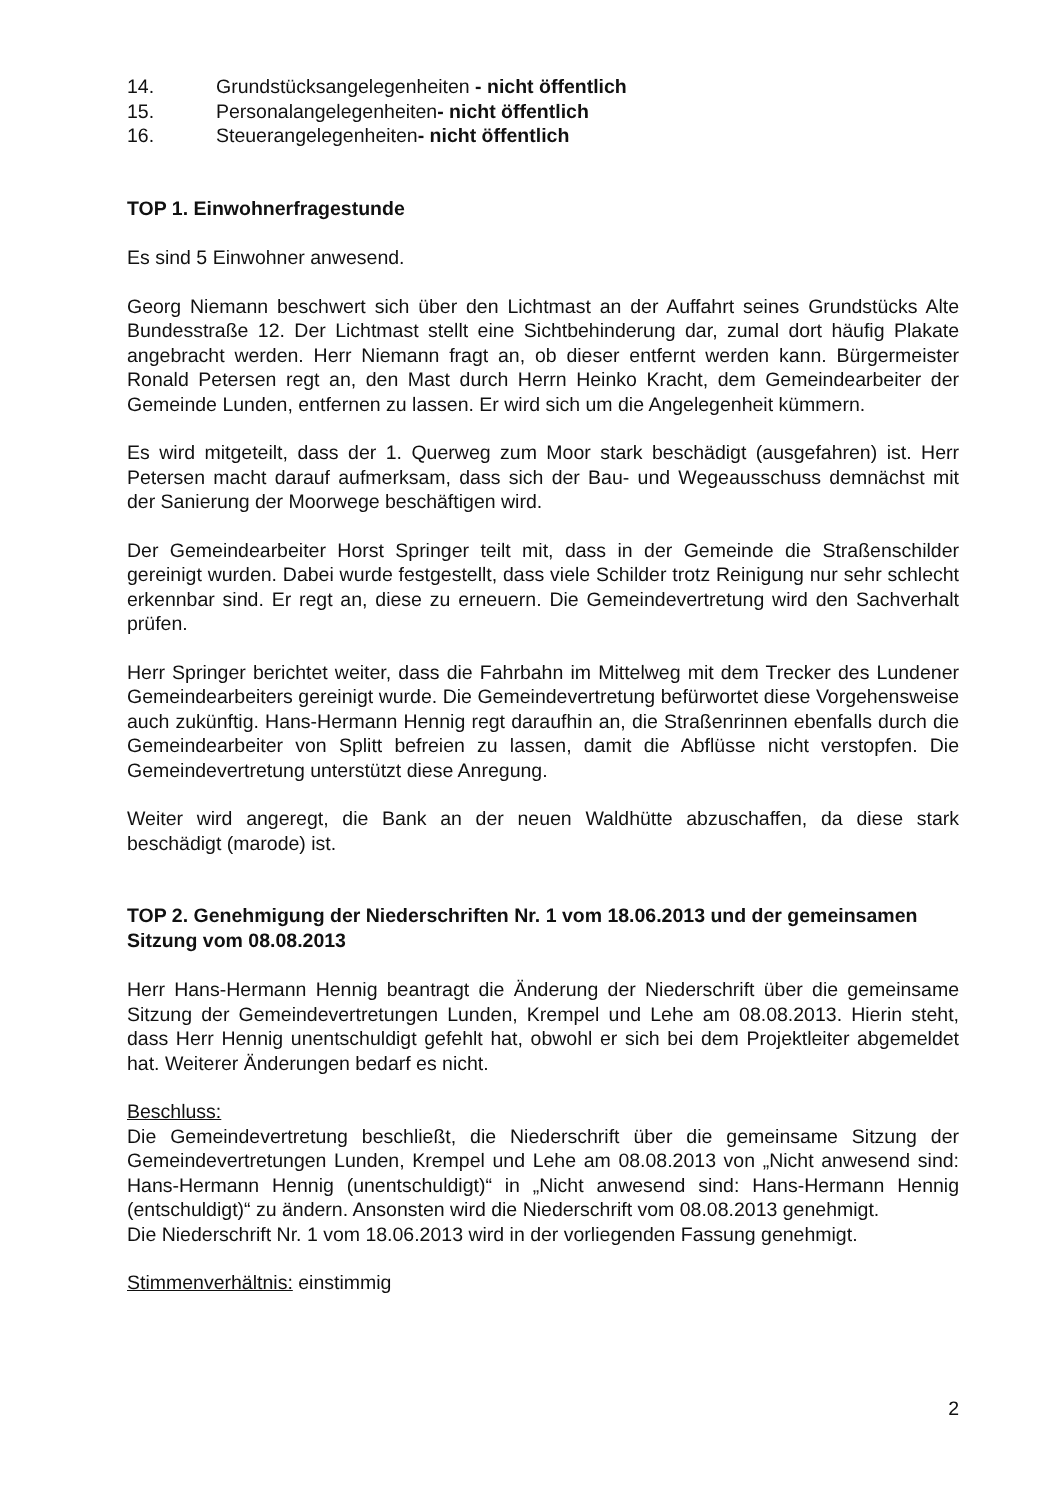14. Grundstücksangelegenheiten - nicht öffentlich
15. Personalangelegenheiten- nicht öffentlich
16. Steuerangelegenheiten- nicht öffentlich
TOP 1. Einwohnerfragestunde
Es sind 5 Einwohner anwesend.
Georg Niemann beschwert sich über den Lichtmast an der Auffahrt seines Grundstücks Alte Bundesstraße 12. Der Lichtmast stellt eine Sichtbehinderung dar, zumal dort häufig Plakate angebracht werden. Herr Niemann fragt an, ob dieser entfernt werden kann. Bürgermeister Ronald Petersen regt an, den Mast durch Herrn Heinko Kracht, dem Gemeindearbeiter der Gemeinde Lunden, entfernen zu lassen. Er wird sich um die Angelegenheit kümmern.
Es wird mitgeteilt, dass der 1. Querweg zum Moor stark beschädigt (ausgefahren) ist. Herr Petersen macht darauf aufmerksam, dass sich der Bau- und Wegeausschuss demnächst mit der Sanierung der Moorwege beschäftigen wird.
Der Gemeindearbeiter Horst Springer teilt mit, dass in der Gemeinde die Straßenschilder gereinigt wurden. Dabei wurde festgestellt, dass viele Schilder trotz Reinigung nur sehr schlecht erkennbar sind. Er regt an, diese zu erneuern. Die Gemeindevertretung wird den Sachverhalt prüfen.
Herr Springer berichtet weiter, dass die Fahrbahn im Mittelweg mit dem Trecker des Lundener Gemeindearbeiters gereinigt wurde. Die Gemeindevertretung befürwortet diese Vorgehensweise auch zukünftig. Hans-Hermann Hennig regt daraufhin an, die Straßenrinnen ebenfalls durch die Gemeindearbeiter von Splitt befreien zu lassen, damit die Abflüsse nicht verstopfen. Die Gemeindevertretung unterstützt diese Anregung.
Weiter wird angeregt, die Bank an der neuen Waldhütte abzuschaffen, da diese stark beschädigt (marode) ist.
TOP 2. Genehmigung der Niederschriften Nr. 1 vom 18.06.2013 und der gemeinsamen Sitzung vom 08.08.2013
Herr Hans-Hermann Hennig beantragt die Änderung der Niederschrift über die gemeinsame Sitzung der Gemeindevertretungen Lunden, Krempel und Lehe am 08.08.2013. Hierin steht, dass Herr Hennig unentschuldigt gefehlt hat, obwohl er sich bei dem Projektleiter abgemeldet hat. Weiterer Änderungen bedarf es nicht.
Beschluss:
Die Gemeindevertretung beschließt, die Niederschrift über die gemeinsame Sitzung der Gemeindevertretungen Lunden, Krempel und Lehe am 08.08.2013 von „Nicht anwesend sind: Hans-Hermann Hennig (unentschuldigt)“ in „Nicht anwesend sind: Hans-Hermann Hennig (entschuldigt)“ zu ändern. Ansonsten wird die Niederschrift vom 08.08.2013 genehmigt.
Die Niederschrift Nr. 1 vom 18.06.2013 wird in der vorliegenden Fassung genehmigt.
Stimmenverhältnis: einstimmig
2